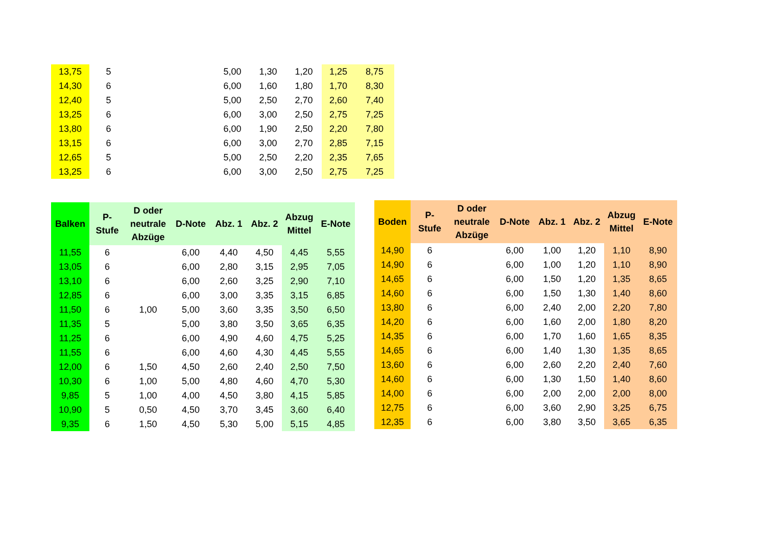| 13,75 | 5 | | 5,00 | 1,30 | 1,20 | 1,25 | 8,75 |
| 14,30 | 6 | | 6,00 | 1,60 | 1,80 | 1,70 | 8,30 |
| 12,40 | 5 | | 5,00 | 2,50 | 2,70 | 2,60 | 7,40 |
| 13,25 | 6 | | 6,00 | 3,00 | 2,50 | 2,75 | 7,25 |
| 13,80 | 6 | | 6,00 | 1,90 | 2,50 | 2,20 | 7,80 |
| 13,15 | 6 | | 6,00 | 3,00 | 2,70 | 2,85 | 7,15 |
| 12,65 | 5 | | 5,00 | 2,50 | 2,20 | 2,35 | 7,65 |
| 13,25 | 6 | | 6,00 | 3,00 | 2,50 | 2,75 | 7,25 |
| Balken | P- Stufe | D oder neutrale Abzüge | D-Note | Abz. 1 | Abz. 2 | Abzug Mittel | E-Note |
| --- | --- | --- | --- | --- | --- | --- | --- |
| 11,55 | 6 | | 6,00 | 4,40 | 4,50 | 4,45 | 5,55 |
| 13,05 | 6 | | 6,00 | 2,80 | 3,15 | 2,95 | 7,05 |
| 13,10 | 6 | | 6,00 | 2,60 | 3,25 | 2,90 | 7,10 |
| 12,85 | 6 | | 6,00 | 3,00 | 3,35 | 3,15 | 6,85 |
| 11,50 | 6 | 1,00 | 5,00 | 3,60 | 3,35 | 3,50 | 6,50 |
| 11,35 | 5 | | 5,00 | 3,80 | 3,50 | 3,65 | 6,35 |
| 11,25 | 6 | | 6,00 | 4,90 | 4,60 | 4,75 | 5,25 |
| 11,55 | 6 | | 6,00 | 4,60 | 4,30 | 4,45 | 5,55 |
| 12,00 | 6 | 1,50 | 4,50 | 2,60 | 2,40 | 2,50 | 7,50 |
| 10,30 | 6 | 1,00 | 5,00 | 4,80 | 4,60 | 4,70 | 5,30 |
| 9,85 | 5 | 1,00 | 4,00 | 4,50 | 3,80 | 4,15 | 5,85 |
| 10,90 | 5 | 0,50 | 4,50 | 3,70 | 3,45 | 3,60 | 6,40 |
| 9,35 | 6 | 1,50 | 4,50 | 5,30 | 5,00 | 5,15 | 4,85 |
| Boden | P- Stufe | D oder neutrale Abzüge | D-Note | Abz. 1 | Abz. 2 | Abzug Mittel | E-Note |
| --- | --- | --- | --- | --- | --- | --- | --- |
| 14,90 | 6 | | 6,00 | 1,00 | 1,20 | 1,10 | 8,90 |
| 14,90 | 6 | | 6,00 | 1,00 | 1,20 | 1,10 | 8,90 |
| 14,65 | 6 | | 6,00 | 1,50 | 1,20 | 1,35 | 8,65 |
| 14,60 | 6 | | 6,00 | 1,50 | 1,30 | 1,40 | 8,60 |
| 13,80 | 6 | | 6,00 | 2,40 | 2,00 | 2,20 | 7,80 |
| 14,20 | 6 | | 6,00 | 1,60 | 2,00 | 1,80 | 8,20 |
| 14,35 | 6 | | 6,00 | 1,70 | 1,60 | 1,65 | 8,35 |
| 14,65 | 6 | | 6,00 | 1,40 | 1,30 | 1,35 | 8,65 |
| 13,60 | 6 | | 6,00 | 2,60 | 2,20 | 2,40 | 7,60 |
| 14,60 | 6 | | 6,00 | 1,30 | 1,50 | 1,40 | 8,60 |
| 14,00 | 6 | | 6,00 | 2,00 | 2,00 | 2,00 | 8,00 |
| 12,75 | 6 | | 6,00 | 3,60 | 2,90 | 3,25 | 6,75 |
| 12,35 | 6 | | 6,00 | 3,80 | 3,50 | 3,65 | 6,35 |